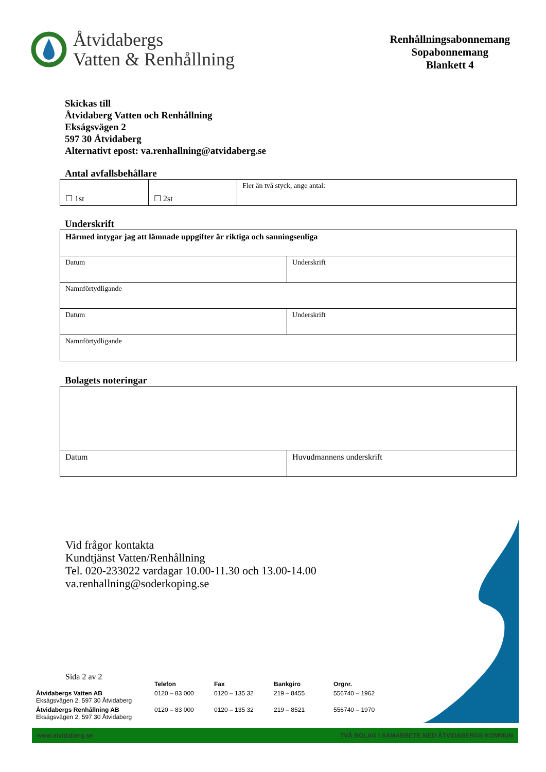Åtvidabergs
Vatten & Renhållning
Renhållningsabonnemang
Sopabonnemang
Blankett 4
Skickas till
Åtvidaberg Vatten och Renhållning
Ekságsvägen 2
597 30 Åtvidaberg
Alternativt epost: va.renhallning@atvidaberg.se
Antal avfallsbehållare
| ☐ 1st | ☐ 2st | Fler än två styck, ange antal: |
Underskrift
| Härmed intygar jag att lämnade uppgifter är riktiga och sanningsenliga | |
| Datum | Underskrift |
| Namnförtydligande | |
| Datum | Underskrift |
| Namnförtydligande | |
Bolagets noteringar
| Datum | Huvudmannens underskrift |
Vid frågor kontakta
Kundtjänst Vatten/Renhållning
Tel. 020-233022 vardagar 10.00-11.30 och 13.00-14.00
va.renhallning@soderkoping.se
Sida 2 av 2
| | Telefon | Fax | Bankgiro | Orgnr. |
| Åtvidabergs Vatten AB Ekságsvägen 2, 597 30 Åtvidaberg | 0120 – 83 000 | 0120 – 135 32 | 219 – 8455 | 556740 – 1962 |
| Åtvidabergs Renhållning AB Ekságsvägen 2, 597 30 Åtvidaberg | 0120 – 83 000 | 0120 – 135 32 | 219 – 8521 | 556740 – 1970 |
www.atvidaberg.se TVÅ BOLAG I SAMARBETE MED ÅTVIDABERGS KOMMUN